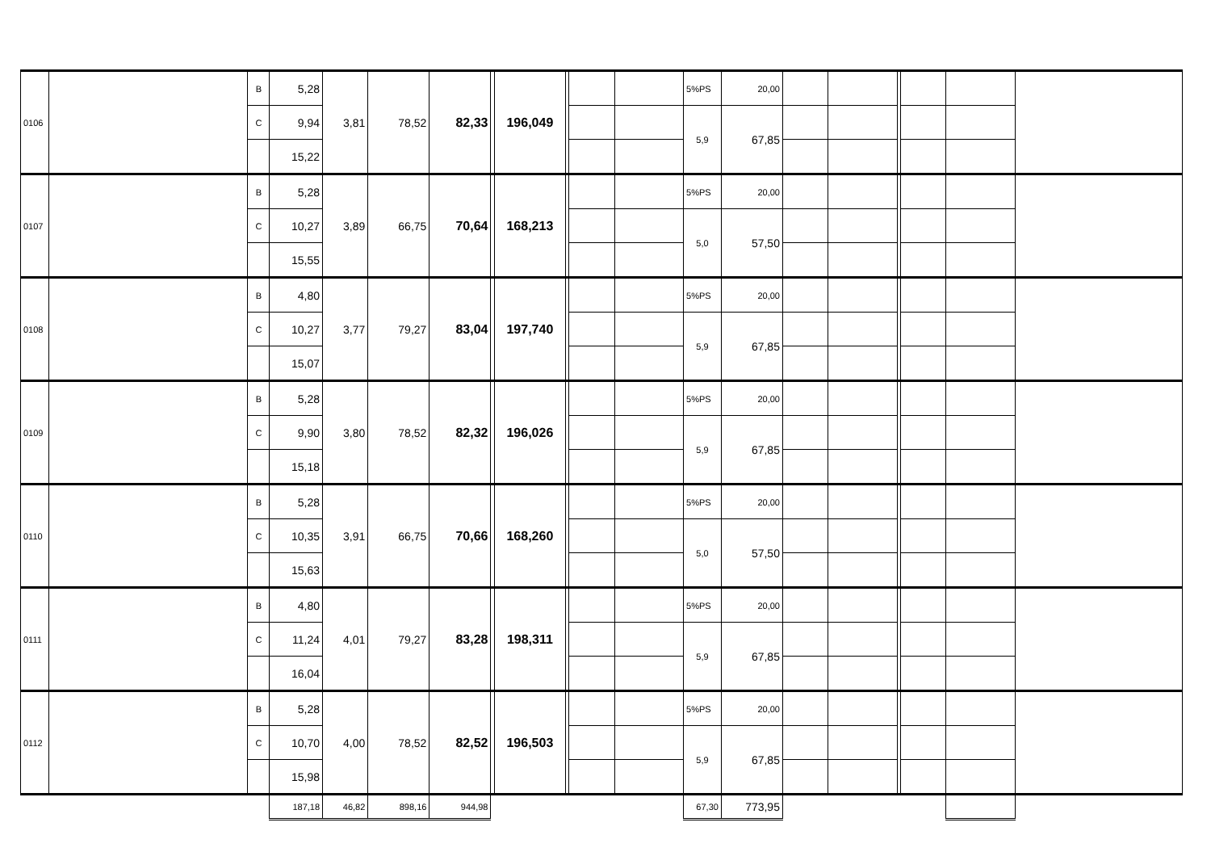| 0106 | | B | 5,28 | 3,81 | 78,52 | 82,33 | | 196,049 | | | | 5%PS | 20,00 | | | | | | |
| | | C | 9,94 | | | | | | | | | 5,9 | 67,85 | | | | | | |
| | | | 15,22 | | | | | | | | | | | | | | | | |
| 0107 | | B | 5,28 | 3,89 | 66,75 | 70,64 | | 168,213 | | | | 5%PS | 20,00 | | | | | | |
| | | C | 10,27 | | | | | | | | | 5,0 | 57,50 | | | | | | |
| | | | 15,55 | | | | | | | | | | | | | | | | |
| 0108 | | B | 4,80 | 3,77 | 79,27 | 83,04 | | 197,740 | | | | 5%PS | 20,00 | | | | | | |
| | | C | 10,27 | | | | | | | | | 5,9 | 67,85 | | | | | | |
| | | | 15,07 | | | | | | | | | | | | | | | | |
| 0109 | | B | 5,28 | 3,80 | 78,52 | 82,32 | | 196,026 | | | | 5%PS | 20,00 | | | | | | |
| | | C | 9,90 | | | | | | | | | 5,9 | 67,85 | | | | | | |
| | | | 15,18 | | | | | | | | | | | | | | | | |
| 0110 | | B | 5,28 | 3,91 | 66,75 | 70,66 | | 168,260 | | | | 5%PS | 20,00 | | | | | | |
| | | C | 10,35 | | | | | | | | | 5,0 | 57,50 | | | | | | |
| | | | 15,63 | | | | | | | | | | | | | | | | |
| 0111 | | B | 4,80 | 4,01 | 79,27 | 83,28 | | 198,311 | | | | 5%PS | 20,00 | | | | | | |
| | | C | 11,24 | | | | | | | | | 5,9 | 67,85 | | | | | | |
| | | | 16,04 | | | | | | | | | | | | | | | | |
| 0112 | | B | 5,28 | 4,00 | 78,52 | 82,52 | | 196,503 | | | | 5%PS | 20,00 | | | | | | |
| | | C | 10,70 | | | | | | | | | 5,9 | 67,85 | | | | | | |
| | | | 15,98 | | | | | | | | | | | | | | | | |
| | | | 187,18 | 46,82 | 898,16 | 944,98 | | | | | | 67,30 | 773,95 | | | | | | |